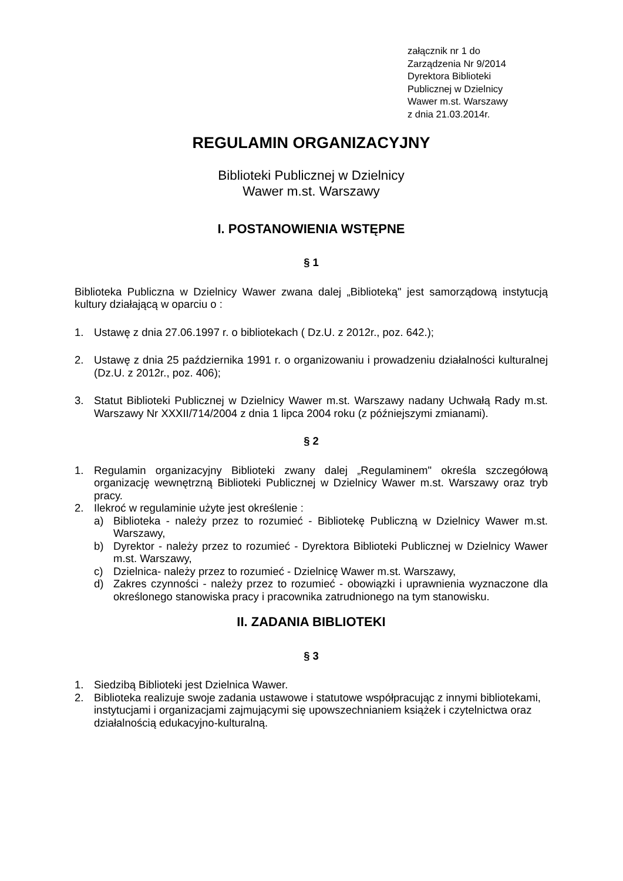załącznik nr 1 do
Zarządzenia Nr 9/2014
Dyrektora Biblioteki
Publicznej w Dzielnicy
Wawer m.st. Warszawy
z dnia 21.03.2014r.
REGULAMIN ORGANIZACYJNY
Biblioteki Publicznej w Dzielnicy
Wawer m.st. Warszawy
I. POSTANOWIENIA WSTĘPNE
§ 1
Biblioteka Publiczna w Dzielnicy Wawer zwana dalej „Biblioteką" jest samorządową instytucją kultury działającą w oparciu o :
1. Ustawę z dnia 27.06.1997 r. o bibliotekach ( Dz.U. z 2012r., poz. 642.);
2. Ustawę z dnia 25 października 1991 r. o organizowaniu i prowadzeniu działalności kulturalnej (Dz.U. z 2012r., poz. 406);
3. Statut Biblioteki Publicznej w Dzielnicy Wawer m.st. Warszawy nadany Uchwałą Rady m.st. Warszawy Nr XXXII/714/2004 z dnia 1 lipca 2004 roku (z późniejszymi zmianami).
§ 2
1. Regulamin organizacyjny Biblioteki zwany dalej „Regulaminem" określa szczegółową organizację wewnętrzną Biblioteki Publicznej w Dzielnicy Wawer m.st. Warszawy oraz tryb pracy.
2. Ilekroć w regulaminie użyte jest określenie :
a) Biblioteka - należy przez to rozumieć - Bibliotekę Publiczną w Dzielnicy Wawer m.st. Warszawy,
b) Dyrektor - należy przez to rozumieć - Dyrektora Biblioteki Publicznej w Dzielnicy Wawer m.st. Warszawy,
c) Dzielnica- należy przez to rozumieć - Dzielnicę Wawer m.st. Warszawy,
d) Zakres czynności - należy przez to rozumieć - obowiązki i uprawnienia wyznaczone dla określonego stanowiska pracy i pracownika zatrudnionego na tym stanowisku.
II. ZADANIA BIBLIOTEKI
§ 3
1. Siedzibą Biblioteki jest Dzielnica Wawer.
2. Biblioteka realizuje swoje zadania ustawowe i statutowe współpracując z innymi bibliotekami, instytucjami i organizacjami zajmującymi się upowszechnianiem książek i czytelnictwa oraz działalnością edukacyjno-kulturalną.